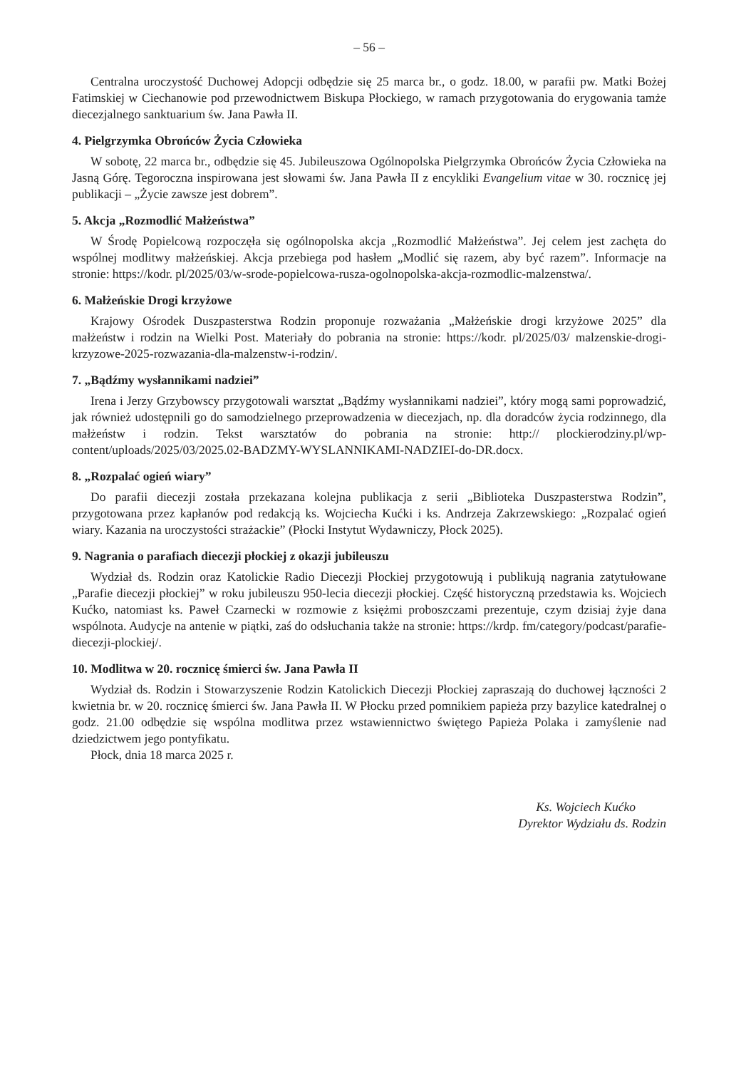– 56 –
Centralna uroczystość Duchowej Adopcji odbędzie się 25 marca br., o godz. 18.00, w parafii pw. Matki Bożej Fatimskiej w Ciechanowie pod przewodnictwem Biskupa Płockiego, w ramach przygotowania do erygowania tamże diecezjalnego sanktuarium św. Jana Pawła II.
4. Pielgrzymka Obrońców Życia Człowieka
W sobotę, 22 marca br., odbędzie się 45. Jubileuszowa Ogólnopolska Pielgrzymka Obrońców Życia Człowieka na Jasną Górę. Tegoroczna inspirowana jest słowami św. Jana Pawła II z encykliki Evangelium vitae w 30. rocznicę jej publikacji – „Życie zawsze jest dobrem”.
5. Akcja „Rozmodlić Małżeństwa”
W Środę Popielcową rozpoczęła się ogólnopolska akcja „Rozmodlić Małżeństwa”. Jej celem jest zachęta do wspólnej modlitwy małżeńskiej. Akcja przebiega pod hasłem „Modlić się razem, aby być razem”. Informacje na stronie: https://kodr. pl/2025/03/w-srode-popielcowa-rusza-ogolnopolska-akcja-rozmodlic-malzenstwa/.
6. Małżeńskie Drogi krzyżowe
Krajowy Ośrodek Duszpasterstwa Rodzin proponuje rozważania „Małżeńskie drogi krzyżowe 2025” dla małżeństw i rodzin na Wielki Post. Materiały do pobrania na stronie: https://kodr. pl/2025/03/ malzenskie-drogi-krzyzowe-2025-rozwazania-dla-malzenstw-i-rodzin/.
7. „Bądźmy wysłannikami nadziei”
Irena i Jerzy Grzybowscy przygotowali warsztat „Bądźmy wysłannikami nadziei”, który mogą sami poprowadzić, jak również udostępnili go do samodzielnego przeprowadzenia w diecezjach, np. dla doradców życia rodzinnego, dla małżeństw i rodzin. Tekst warsztatów do pobrania na stronie: http:// plockierodziny.pl/wp-content/uploads/2025/03/2025.02-BADZMY-WYSLANNIKAMI-NADZIEI-do-DR.docx.
8. „Rozpalać ogień wiary”
Do parafii diecezji została przekazana kolejna publikacja z serii „Biblioteka Duszpasterstwa Rodzin”, przygotowana przez kapłanów pod redakcją ks. Wojciecha Kućki i ks. Andrzeja Zakrzewskiego: „Rozpalać ogień wiary. Kazania na uroczystości strażackie” (Płocki Instytut Wydawniczy, Płock 2025).
9. Nagrania o parafiach diecezji płockiej z okazji jubileuszu
Wydział ds. Rodzin oraz Katolickie Radio Diecezji Płockiej przygotowują i publikują nagrania zatytułowane „Parafie diecezji płockiej” w roku jubileuszu 950-lecia diecezji płockiej. Część historyczną przedstawia ks. Wojciech Kućko, natomiast ks. Paweł Czarnecki w rozmowie z księżmi proboszczami prezentuje, czym dzisiaj żyje dana wspólnota. Audycje na antenie w piątki, zaś do odsłuchania także na stronie: https://krdp. fm/category/podcast/parafie-diecezji-plockiej/.
10. Modlitwa w 20. rocznicę śmierci św. Jana Pawła II
Wydział ds. Rodzin i Stowarzyszenie Rodzin Katolickich Diecezji Płockiej zapraszają do duchowej łączności 2 kwietnia br. w 20. rocznicę śmierci św. Jana Pawła II. W Płocku przed pomnikiem papieża przy bazylice katedralnej o godz. 21.00 odbędzie się wspólna modlitwa przez wstawiennictwo świętego Papieża Polaka i zamyślenie nad dziedzictwem jego pontyfikatu.
Płock, dnia 18 marca 2025 r.
Ks. Wojciech Kućko
Dyrektor Wydziału ds. Rodzin